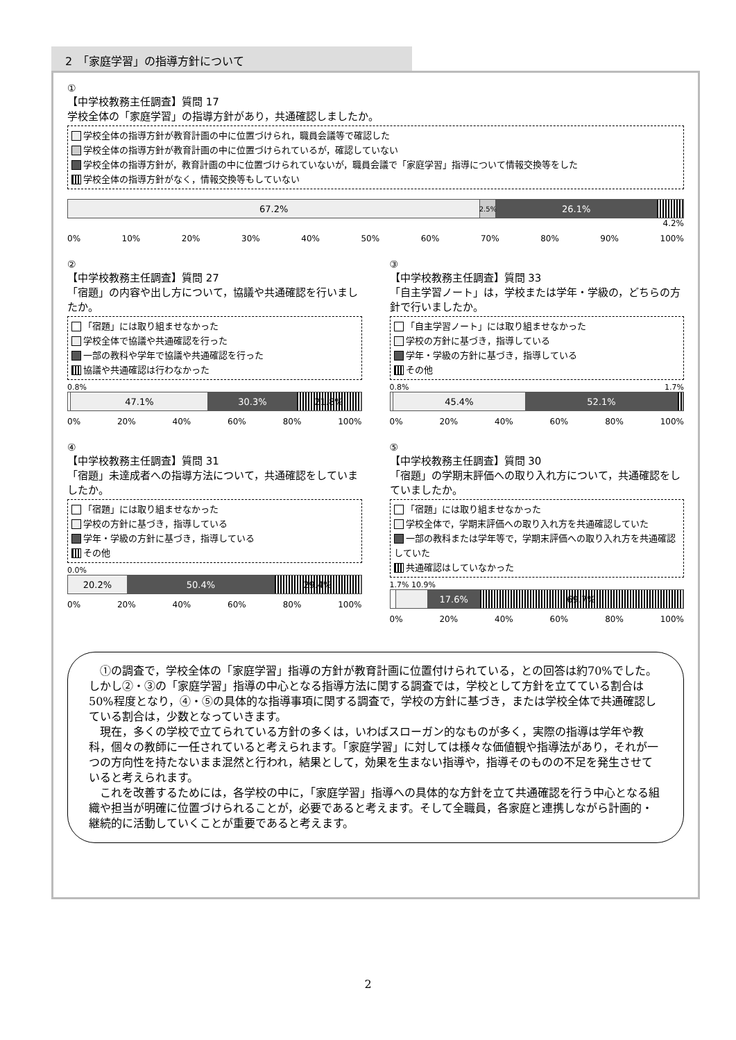2　「家庭学習」の指導方針について
①
【中学校教務主任調査】質問 17
学校全体の「家庭学習」の指導方針があり，共通確認しましたか。
学校全体の指導方針が教育計画の中に位置づけられ，職員会議等で確認した
学校全体の指導方針が教育計画の中に位置づけられているが，確認していない
学校全体の指導方針が，教育計画の中に位置づけられていないが，職員会議で「家庭学習」指導について情報交換等をした
学校全体の指導方針がなく，情報交換等もしていない
67.2%
2.5%
26.1%
4.2%
0% 10% 20% 30% 40% 50% 60% 70% 80% 90% 100%
②
【中学校教務主任調査】質問 27
「宿題」の内容や出し方について，協議や共通確認を行いましたか。
「宿題」には取り組ませなかった
学校全体で協議や共通確認を行った
一部の教科や学年で協議や共通確認を行った
協議や共通確認は行わなかった
0.8%
47.1% 30.3% 21.8%
0% 20% 40% 60% 80% 100%
③
【中学校教務主任調査】質問 33
「自主学習ノート」は，学校または学年・学級の，どちらの方針で行いましたか。
「自主学習ノート」には取り組ませなかった
学校の方針に基づき，指導している
学年・学級の方針に基づき，指導している
その他
0.8% 1.7%
45.4% 52.1%
0% 20% 40% 60% 80% 100%
④
【中学校教務主任調査】質問 31
「宿題」未達成者への指導方法について，共通確認をしていましたか。
「宿題」には取り組ませなかった
学校の方針に基づき，指導している
学年・学級の方針に基づき，指導している
その他
0.0%
20.2% 50.4% 29.4%
0% 20% 40% 60% 80% 100%
⑤
【中学校教務主任調査】質問 30
「宿題」の学期末評価への取り入れ方について，共通確認をしていましたか。
「宿題」には取り組ませなかった
学校全体で，学期末評価への取り入れ方を共通確認していた
一部の教科または学年等で，学期末評価への取り入れ方を共通確認していた
共通確認はしていなかった
1.7% 10.9%
17.6% 69.7%
0% 20% 40% 60% 80% 100%
①の調査で，学校全体の「家庭学習」指導の方針が教育計画に位置付けられている，との回答は約70%でした。しかし②・③の「家庭学習」指導の中心となる指導方法に関する調査では，学校として方針を立てている割合は 50%程度となり，④・⑤の具体的な指導事項に関する調査で，学校の方針に基づき，または学校全体で共通確認している割合は，少数となっていきます。
現在，多くの学校で立てられている方針の多くは，いわばスローガン的なものが多く，実際の指導は学年や教科，個々の教師に一任されていると考えられます。「家庭学習」に対しては様々な価値観や指導法があり，それが一つの方向性を持たないまま混然と行われ，結果として，効果を生まない指導や，指導そのものの不足を発生させていると考えられます。
これを改善するためには，各学校の中に，「家庭学習」指導への具体的な方針を立て共通確認を行う中心となる組織や担当が明確に位置づけられることが，必要であると考えます。そして全職員，各家庭と連携しながら計画的・継続的に活動していくことが重要であると考えます。
2